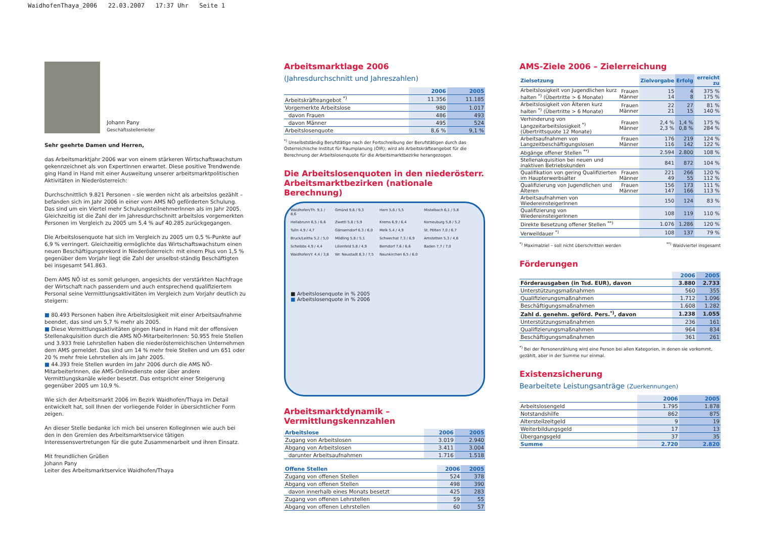WaidhofenThaya_2006 22.03.2007 17:37 Uhr Seite 1
Johann Pany
Geschäftsstellenleiter
Sehr geehrte Damen und Herren,
das Arbeitsmarktjahr 2006 war von einem stärkeren Wirtschaftswachstum gekennzeichnet als von ExpertInnen erwartet. Diese positive Trendwende ging Hand in Hand mit einer Ausweitung unserer arbeitsmarktpolitischen Aktivitäten in Niederösterreich:
Durchschnittlich 9.821 Personen – sie werden nicht als arbeitslos gezählt – befanden sich im Jahr 2006 in einer vom AMS NÖ geförderten Schulung. Das sind um ein Viertel mehr SchulungsteilnehmerInnen als im Jahr 2005. Gleichzeitig ist die Zahl der im Jahresdurchschnitt arbeitslos vorgemerkten Personen im Vergleich zu 2005 um 5,4 % auf 40.285 zurückgegangen.
Die Arbeitslosenquote hat sich im Vergleich zu 2005 um 0,5 %-Punkte auf 6,9 % verringert. Gleichzeitig ermöglichte das Wirtschaftswachstum einen neuen Beschäftigungsrekord in Niederösterreich: mit einem Plus von 1,5 % gegenüber dem Vorjahr liegt die Zahl der unselbst-ständig Beschäftigten bei insgesamt 541.863.
Dem AMS NÖ ist es somit gelungen, angesichts der verstärkten Nachfrage der Wirtschaft nach passendem und auch entsprechend qualifiziertem Personal seine Vermittlungsaktivitäten im Vergleich zum Vorjahr deutlich zu steigern:
■ 80.493 Personen haben ihre Arbeitslosigkeit mit einer Arbeitsaufnahme beendet, das sind um 5,7 % mehr als 2005.
■ Diese Vermittlungsaktivitäten gingen Hand in Hand mit der offensiven Stellenakquisition durch die AMS NÖ-MitarbeiterInnen: 50.955 freie Stellen und 3.933 freie Lehrstellen haben die niederösterreichischen Unternehmen dem AMS gemeldet. Das sind um 14 % mehr freie Stellen und um 651 oder 20 % mehr freie Lehrstellen als im Jahr 2005.
■ 44.393 freie Stellen wurden im Jahr 2006 durch die AMS NÖ-MitarbeiterInnen, die AMS-Onlinedienste oder über andere Vermittlungskanäle wieder besetzt. Das entspricht einer Steigerung gegenüber 2005 um 10,9 %.
Wie sich der Arbeitsmarkt 2006 im Bezirk Waidhofen/Thaya im Detail entwickelt hat, soll Ihnen der vorliegende Folder in übersichtlicher Form zeigen.
An dieser Stelle bedanke ich mich bei unseren KollegInnen wie auch bei den in den Gremien des Arbeitsmarktservice tätigen Interessensvertretungen für die gute Zusammenarbeit und ihren Einsatz.
Mit freundlichen Grüßen
Johann Pany
Leiter des Arbeitsmarktservice Waidhofen/Thaya
Arbeitsmarktlage 2006
(Jahresdurchschnitt und Jahreszahlen)
| | 2006 | 2005 |
| --- | --- | --- |
| Arbeitskräfteangebot <sup>*)</sup> | 11.356 | 11.185 |
| Vorgemerkte Arbeitslose | 980 | 1.017 |
| davon Frauen | 486 | 493 |
| davon Männer | 495 | 524 |
| Arbeitslosenquote | 8,6 % | 9,1 % |
<sup>*)</sup> Unselbstständig Berufstätige nach der Fortschreibung der Berufstätigen durch das Österreichische Institut für Raumplanung (ÖIR); wird als Arbeitskräfteangebot für die Berechnung der Arbeitslosenquote für die Arbeitsmarktbezirke herangezogen.
Die Arbeitslosenquoten in den niederösterr. Arbeitsmarktbezirken (nationale Berechnung)
Waidhofen/Th. 9,1 / 8,6 Gmünd 9,6 / 9,3 Horn 5,6 / 5,5 Mistelbach 6,1 / 5,8 Hollabrunn 6,5 / 6,6 Zwettl 5,8 / 5,9 Krems 6,9 / 6,4 Korneuburg 5,8 / 5,2 Tulln 4,9 / 4,7 Gänserndorf 6,3 / 6,0 Melk 5,4 / 4,9 St. Pölten 7,0 / 6,7 Bruck/Leitha 5,2 / 5,0 Mödling 5,8 / 5,1 Schwechat 7,3 / 6,9 Amstetten 5,3 / 4,8 Scheibbs 4,9 / 4,4 Lilienfeld 5,8 / 4,9 Berndorf 7,6 / 6,6 Baden 7,7 / 7,0 Waidhofen/Y. 4,4 / 3,8 Wr. Neustadt 8,3 / 7,5 Neunkirchen 6,5 / 6,0
■ Arbeitslosenquote in % 2005
■ Arbeitslosenquote in % 2006
Arbeitsmarktdynamik – Vermittlungskennzahlen
| Arbeitslose | 2006 | 2005 |
| --- | --- | --- |
| Zugang von Arbeitslosen | 3.019 | 2.940 |
| Abgang von Arbeitslosen | 3.411 | 3.004 |
| darunter Arbeitsaufnahmen | 1.716 | 1.518 |
| Offene Stellen | 2006 | 2005 |
| --- | --- | --- |
| Zugang von offenen Stellen | 524 | 378 |
| Abgang von offenen Stellen | 498 | 390 |
| davon innerhalb eines Monats besetzt | 425 | 283 |
| Zugang von offenen Lehrstellen | 59 | 55 |
| Abgang von offenen Lehrstellen | 60 | 57 |
AMS-Ziele 2006 – Zielerreichung
| Zielsetzung | | Zielvorgabe | Erfolg | erreicht zu |
| --- | --- | --- | --- | --- |
| Arbeitslosigkeit von Jugendlichen kurz halten <sup>*)</sup> (Übertritte > 6 Monate) | Frauen Männer | 15 14 | 4 8 | 375 % 175 % |
| Arbeitslosigkeit von Älteren kurz halten <sup>*)</sup> (Übertritte > 6 Monate) | Frauen Männer | 22 21 | 27 15 | 81 % 140 % |
| Verhinderung von Langzeitarbeitslosigkeit <sup>*)</sup> (Übertrittsquote 12 Monate) | Frauen Männer | 2,4 % 2,3 % | 1,4 % 0,8 % | 175 % 284 % |
| Arbeitsaufnahmen von Langzeitbeschäftigungslosen | Frauen Männer | 176 116 | 219 142 | 124 % 122 % |
| Abgänge offener Stellen <sup>**)</sup> | | 2.594 | 2.800 | 108 % |
| Stellenakquisition bei neuen und inaktiven Betriebskunden | | 841 | 872 | 104 % |
| Qualifikation von gering Qualifizierten im Haupterwerbsalter | Frauen Männer | 221 49 | 266 55 | 120 % 112 % |
| Qualifizierung von Jugendlichen und Älteren | Frauen Männer | 156 147 | 173 166 | 111 % 113 % |
| Arbeitsaufnahmen von WiedereinsteigerInnen | | 150 | 124 | 83 % |
| Qualifizierung von WiedereinsteigerInnen | | 108 | 119 | 110 % |
| Direkte Besetzung offener Stellen <sup>**)</sup> | | 1.076 | 1.286 | 120 % |
| Verweildauer <sup>*)</sup> | | 108 | 137 | 79 % |
<sup>*)</sup> Maximalziel – soll nicht überschritten werden <sup>**)</sup> Waldviertel insgesamt
Förderungen
| | 2006 | 2005 |
| --- | --- | --- |
| Förderausgaben (in Tsd. EUR), davon | 3.880 | 2.733 |
| Unterstützungsmaßnahmen | 560 | 355 |
| Qualifizierungsmaßnahmen | 1.712 | 1.096 |
| Beschäftigungsmaßnahmen | 1.608 | 1.282 |
| Zahl d. genehm. geförd. Pers.<sup>*)</sup>, davon | 1.238 | 1.055 |
| Unterstützungsmaßnahmen | 236 | 161 |
| Qualifizierungsmaßnahmen | 964 | 834 |
| Beschäftigungsmaßnahmen | 361 | 261 |
<sup>*)</sup> Bei der Personenzählung wird eine Person bei allen Kategorien, in denen sie vorkommt, gezählt, aber in der Summe nur einmal.
Existenzsicherung
Bearbeitete Leistungsanträge (Zuerkennungen)
| | 2006 | 2005 |
| --- | --- | --- |
| Arbeitslosengeld | 1.795 | 1.878 |
| Notstandshilfe | 862 | 875 |
| Altersteilzeitgeld | 9 | 19 |
| Weiterbildungsgeld | 17 | 13 |
| Übergangsgeld | 37 | 35 |
| Summe | 2.720 | 2.820 |